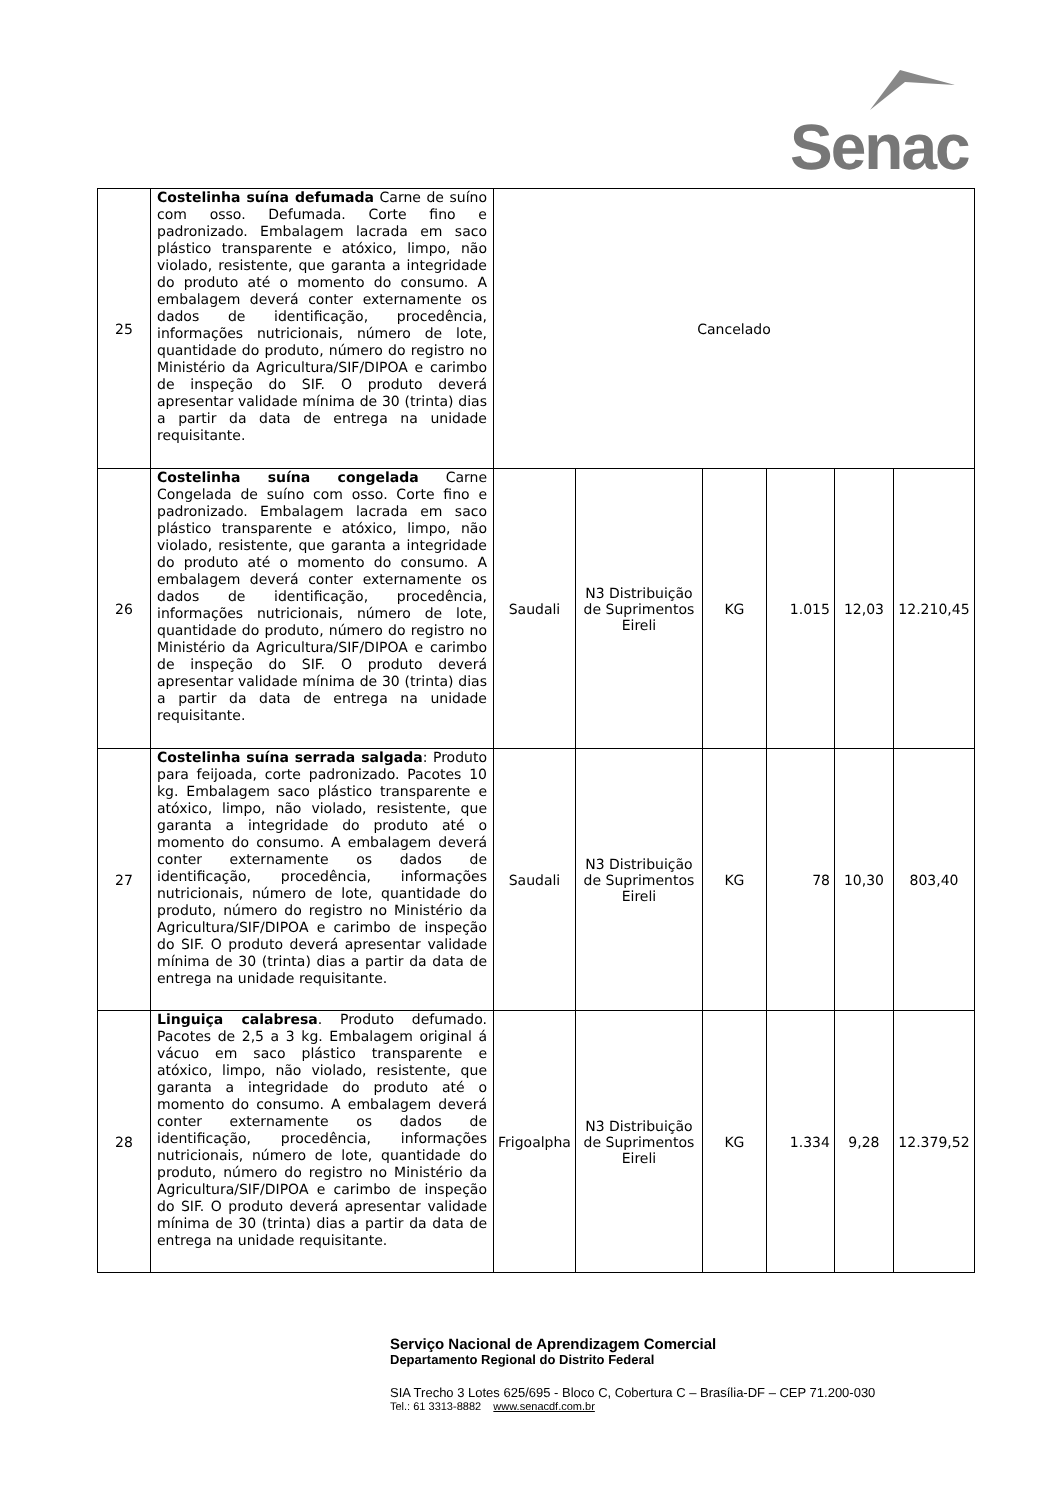Senac
| 25 | Costelinha suína defumada Carne de suíno com osso. Defumada. Corte fino e padronizado. Embalagem lacrada em saco plástico transparente e atóxico, limpo, não violado, resistente, que garanta a integridade do produto até o momento do consumo. A embalagem deverá conter externamente os dados de identificação, procedência, informações nutricionais, número de lote, quantidade do produto, número do registro no Ministério da Agricultura/SIF/DIPOA e carimbo de inspeção do SIF. O produto deverá apresentar validade mínima de 30 (trinta) dias a partir da data de entrega na unidade requisitante. | Cancelado | | | | | |
| 26 | Costelinha suína congelada Carne Congelada de suíno com osso. Corte fino e padronizado. Embalagem lacrada em saco plástico transparente e atóxico, limpo, não violado, resistente, que garanta a integridade do produto até o momento do consumo. A embalagem deverá conter externamente os dados de identificação, procedência, informações nutricionais, número de lote, quantidade do produto, número do registro no Ministério da Agricultura/SIF/DIPOA e carimbo de inspeção do SIF. O produto deverá apresentar validade mínima de 30 (trinta) dias a partir da data de entrega na unidade requisitante. | Saudali | N3 Distribuição de Suprimentos Eireli | KG | 1.015 | 12,03 | 12.210,45 |
| 27 | Costelinha suína serrada salgada : Produto para feijoada, corte padronizado. Pacotes 10 kg. Embalagem saco plástico transparente e atóxico, limpo, não violado, resistente, que garanta a integridade do produto até o momento do consumo. A embalagem deverá conter externamente os dados de identificação, procedência, informações nutricionais, número de lote, quantidade do produto, número do registro no Ministério da Agricultura/SIF/DIPOA e carimbo de inspeção do SIF. O produto deverá apresentar validade mínima de 30 (trinta) dias a partir da data de entrega na unidade requisitante. | Saudali | N3 Distribuição de Suprimentos Eireli | KG | 78 | 10,30 | 803,40 |
| 28 | Linguiça calabresa . Produto defumado. Pacotes de 2,5 a 3 kg. Embalagem original á vácuo em saco plástico transparente e atóxico, limpo, não violado, resistente, que garanta a integridade do produto até o momento do consumo. A embalagem deverá conter externamente os dados de identificação, procedência, informações nutricionais, número de lote, quantidade do produto, número do registro no Ministério da Agricultura/SIF/DIPOA e carimbo de inspeção do SIF. O produto deverá apresentar validade mínima de 30 (trinta) dias a partir da data de entrega na unidade requisitante. | Frigoalpha | N3 Distribuição de Suprimentos Eireli | KG | 1.334 | 9,28 | 12.379,52 |
Serviço Nacional de Aprendizagem Comercial
Departamento Regional do Distrito Federal
SIA Trecho 3 Lotes 625/695 - Bloco C, Cobertura C – Brasília-DF – CEP 71.200-030
Tel.: 61 3313-8882 www.senacdf.com.br